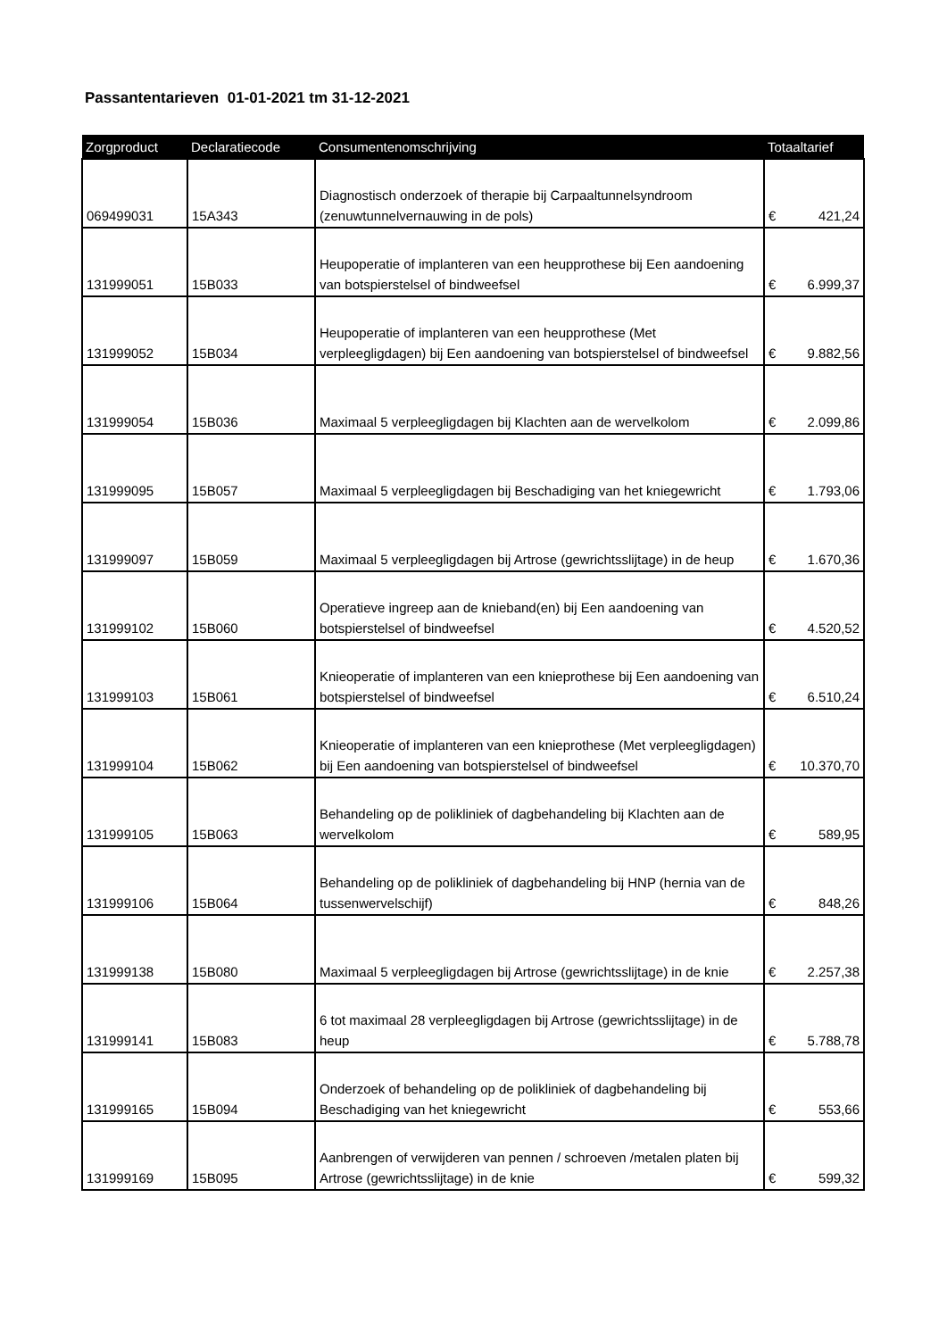Passantentarieven 01-01-2021 tm 31-12-2021
| Zorgproduct | Declaratiecode | Consumentenomschrijving | Totaaltarief | |
| --- | --- | --- | --- | --- |
| 069499031 | 15A343 | Diagnostisch onderzoek of therapie bij Carpaaltunnelsyndroom (zenuwtunnelvernauwing in de pols) | € | 421,24 |
| 131999051 | 15B033 | Heupoperatie of implanteren van een heupprothese bij Een aandoening van botspierstelsel of bindweefsel | € | 6.999,37 |
| 131999052 | 15B034 | Heupoperatie of implanteren van een heupprothese (Met verpleegligdagen) bij Een aandoening van botspierstelsel of bindweefsel | € | 9.882,56 |
| 131999054 | 15B036 | Maximaal 5 verpleegligdagen bij Klachten aan de wervelkolom | € | 2.099,86 |
| 131999095 | 15B057 | Maximaal 5 verpleegligdagen bij Beschadiging van het kniegewricht | € | 1.793,06 |
| 131999097 | 15B059 | Maximaal 5 verpleegligdagen bij Artrose (gewrichtsslijtage) in de heup | € | 1.670,36 |
| 131999102 | 15B060 | Operatieve ingreep aan de knieband(en) bij Een aandoening van botspierstelsel of bindweefsel | € | 4.520,52 |
| 131999103 | 15B061 | Knieoperatie of implanteren van een knieprothese bij Een aandoening van botspierstelsel of bindweefsel | € | 6.510,24 |
| 131999104 | 15B062 | Knieoperatie of implanteren van een knieprothese (Met verpleegligdagen) bij Een aandoening van botspierstelsel of bindweefsel | € | 10.370,70 |
| 131999105 | 15B063 | Behandeling op de polikliniek of dagbehandeling bij Klachten aan de wervelkolom | € | 589,95 |
| 131999106 | 15B064 | Behandeling op de polikliniek of dagbehandeling bij HNP (hernia van de tussenwervelschijf) | € | 848,26 |
| 131999138 | 15B080 | Maximaal 5 verpleegligdagen bij Artrose (gewrichtsslijtage) in de knie | € | 2.257,38 |
| 131999141 | 15B083 | 6 tot maximaal 28 verpleegligdagen bij Artrose (gewrichtsslijtage) in de heup | € | 5.788,78 |
| 131999165 | 15B094 | Onderzoek of behandeling op de polikliniek of dagbehandeling bij Beschadiging van het kniegewricht | € | 553,66 |
| 131999169 | 15B095 | Aanbrengen of verwijderen van pennen / schroeven /metalen platen bij Artrose (gewrichtsslijtage) in de knie | € | 599,32 |